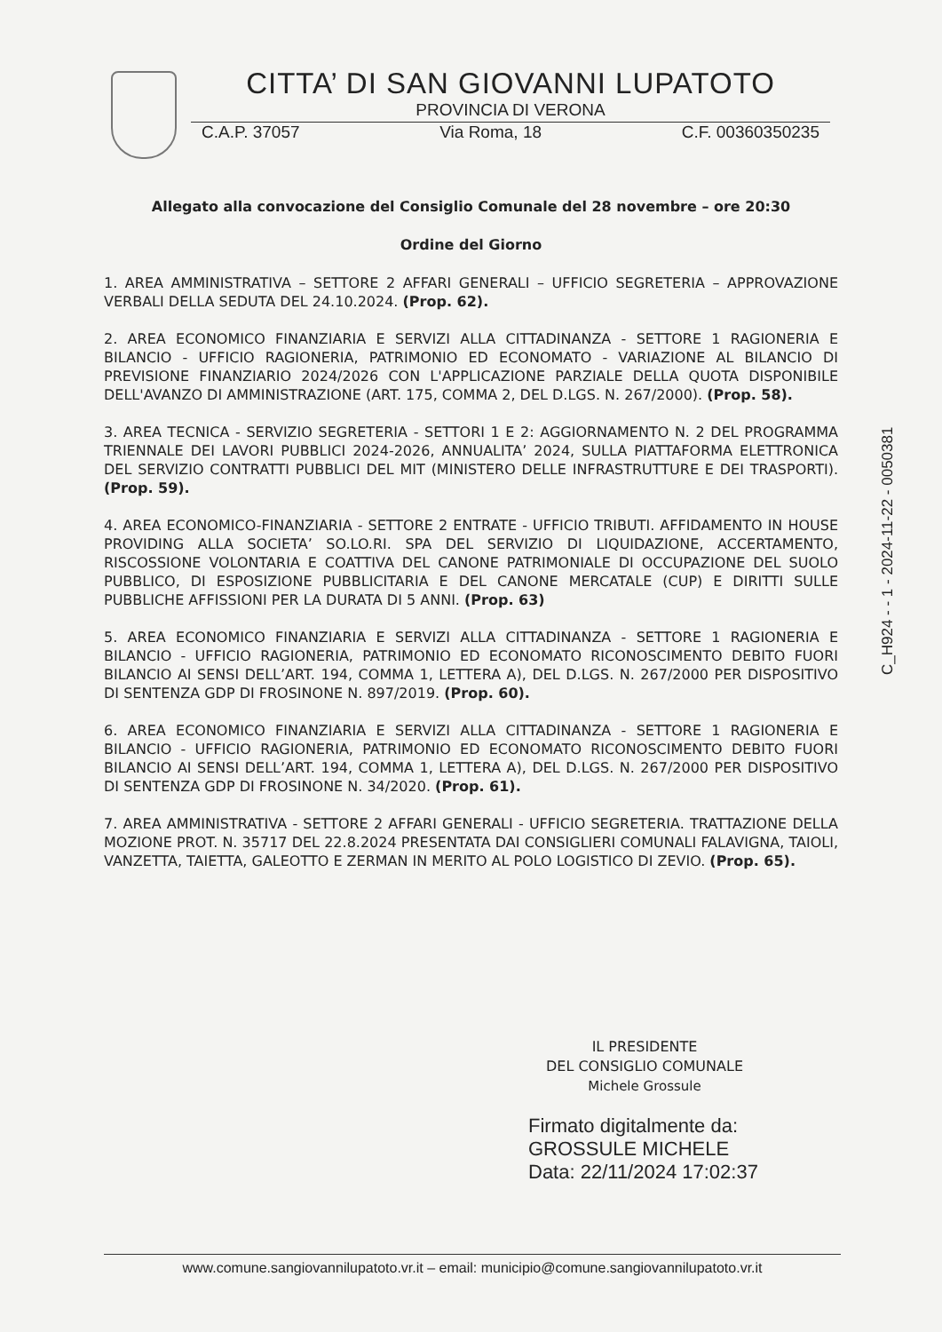CITTA’ DI SAN GIOVANNI LUPATOTO
PROVINCIA DI VERONA
C.A.P. 37057 Via Roma, 18 C.F. 00360350235
Allegato alla convocazione del Consiglio Comunale del 28 novembre – ore 20:30
Ordine del Giorno
1. AREA AMMINISTRATIVA – SETTORE 2 AFFARI GENERALI – UFFICIO SEGRETERIA – APPROVAZIONE VERBALI DELLA SEDUTA DEL 24.10.2024. (Prop. 62).
2. AREA ECONOMICO FINANZIARIA E SERVIZI ALLA CITTADINANZA - SETTORE 1 RAGIONERIA E BILANCIO - UFFICIO RAGIONERIA, PATRIMONIO ED ECONOMATO - VARIAZIONE AL BILANCIO DI PREVISIONE FINANZIARIO 2024/2026 CON L'APPLICAZIONE PARZIALE DELLA QUOTA DISPONIBILE DELL'AVANZO DI AMMINISTRAZIONE (ART. 175, COMMA 2, DEL D.LGS. N. 267/2000). (Prop. 58).
3. AREA TECNICA - SERVIZIO SEGRETERIA - SETTORI 1 E 2: AGGIORNAMENTO N. 2 DEL PROGRAMMA TRIENNALE DEI LAVORI PUBBLICI 2024-2026, ANNUALITA’ 2024, SULLA PIATTAFORMA ELETTRONICA DEL SERVIZIO CONTRATTI PUBBLICI DEL MIT (MINISTERO DELLE INFRASTRUTTURE E DEI TRASPORTI). (Prop. 59).
4. AREA ECONOMICO-FINANZIARIA - SETTORE 2 ENTRATE - UFFICIO TRIBUTI. AFFIDAMENTO IN HOUSE PROVIDING ALLA SOCIETA’ SO.LO.RI. SPA DEL SERVIZIO DI LIQUIDAZIONE, ACCERTAMENTO, RISCOSSIONE VOLONTARIA E COATTIVA DEL CANONE PATRIMONIALE DI OCCUPAZIONE DEL SUOLO PUBBLICO, DI ESPOSIZIONE PUBBLICITARIA E DEL CANONE MERCATALE (CUP) E DIRITTI SULLE PUBBLICHE AFFISSIONI PER LA DURATA DI 5 ANNI. (Prop. 63)
5. AREA ECONOMICO FINANZIARIA E SERVIZI ALLA CITTADINANZA - SETTORE 1 RAGIONERIA E BILANCIO - UFFICIO RAGIONERIA, PATRIMONIO ED ECONOMATO RICONOSCIMENTO DEBITO FUORI BILANCIO AI SENSI DELL’ART. 194, COMMA 1, LETTERA A), DEL D.LGS. N. 267/2000 PER DISPOSITIVO DI SENTENZA GDP DI FROSINONE N. 897/2019. (Prop. 60).
6. AREA ECONOMICO FINANZIARIA E SERVIZI ALLA CITTADINANZA - SETTORE 1 RAGIONERIA E BILANCIO - UFFICIO RAGIONERIA, PATRIMONIO ED ECONOMATO RICONOSCIMENTO DEBITO FUORI BILANCIO AI SENSI DELL’ART. 194, COMMA 1, LETTERA A), DEL D.LGS. N. 267/2000 PER DISPOSITIVO DI SENTENZA GDP DI FROSINONE N. 34/2020. (Prop. 61).
7. AREA AMMINISTRATIVA - SETTORE 2 AFFARI GENERALI - UFFICIO SEGRETERIA. TRATTAZIONE DELLA MOZIONE PROT. N. 35717 DEL 22.8.2024 PRESENTATA DAI CONSIGLIERI COMUNALI FALAVIGNA, TAIOLI, VANZETTA, TAIETTA, GALEOTTO E ZERMAN IN MERITO AL POLO LOGISTICO DI ZEVIO. (Prop. 65).
C_H924 - - 1 - 2024-11-22 - 0050381
IL PRESIDENTE
DEL CONSIGLIO COMUNALE
Michele Grossule
Firmato digitalmente da:
GROSSULE MICHELE
Data: 22/11/2024 17:02:37
www.comune.sangiovannilupatoto.vr.it – email: municipio@comune.sangiovannilupatoto.vr.it